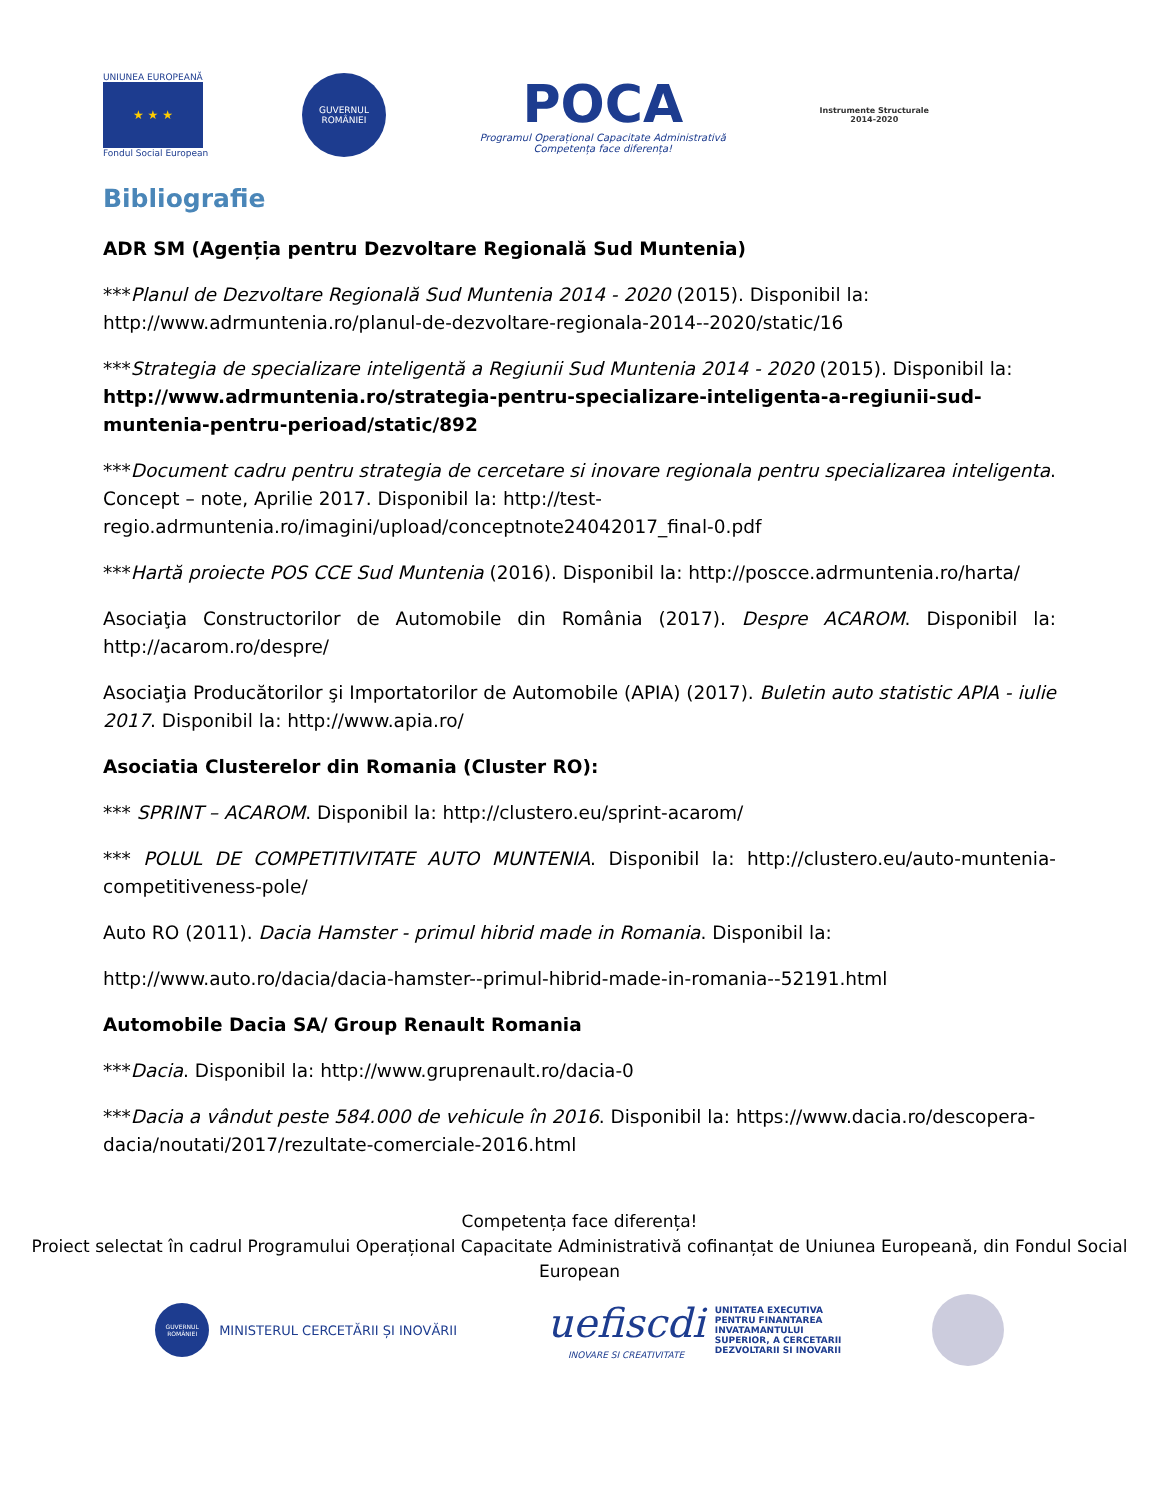UNIUNEA EUROPEANĂ
★ ★ ★
Fondul Social European
GUVERNUL ROMÂNIEI
POCA
Programul Operațional Capacitate Administrativă
Competența face diferența!
Instrumente Structurale
2014-2020
Bibliografie
ADR SM (Agenția pentru Dezvoltare Regională Sud Muntenia)
***Planul de Dezvoltare Regională Sud Muntenia 2014 - 2020 (2015). Disponibil la: http://www.adrmuntenia.ro/planul-de-dezvoltare-regionala-2014--2020/static/16
***Strategia de specializare inteligentă a Regiunii Sud Muntenia 2014 - 2020 (2015). Disponibil la: http://www.adrmuntenia.ro/strategia-pentru-specializare-inteligenta-a-regiunii-sud-muntenia-pentru-perioad/static/892
***Document cadru pentru strategia de cercetare si inovare regionala pentru specializarea inteligenta. Concept – note, Aprilie 2017. Disponibil la: http://test-regio.adrmuntenia.ro/imagini/upload/conceptnote24042017_final-0.pdf
***Hartă proiecte POS CCE Sud Muntenia (2016). Disponibil la: http://poscce.adrmuntenia.ro/harta/
Asociaţia Constructorilor de Automobile din România (2017). Despre ACAROM. Disponibil la: http://acarom.ro/despre/
Asociaţia Producătorilor şi Importatorilor de Automobile (APIA) (2017). Buletin auto statistic APIA - iulie 2017. Disponibil la: http://www.apia.ro/
Asociatia Clusterelor din Romania (Cluster RO):
*** SPRINT – ACAROM. Disponibil la: http://clustero.eu/sprint-acarom/
*** POLUL DE COMPETITIVITATE AUTO MUNTENIA. Disponibil la: http://clustero.eu/auto-muntenia-competitiveness-pole/
Auto RO (2011). Dacia Hamster - primul hibrid made in Romania. Disponibil la:
http://www.auto.ro/dacia/dacia-hamster--primul-hibrid-made-in-romania--52191.html
Automobile Dacia SA/ Group Renault Romania
***Dacia. Disponibil la: http://www.gruprenault.ro/dacia-0
***Dacia a vândut peste 584.000 de vehicule în 2016. Disponibil la: https://www.dacia.ro/descopera-dacia/noutati/2017/rezultate-comerciale-2016.html
Competența face diferența!
Proiect selectat în cadrul Programului Operațional Capacitate Administrativă cofinanțat de Uniunea Europeană, din Fondul Social European
GUVERNUL ROMÂNIEI
MINISTERUL CERCETĂRII ȘI INOVĂRII
uefiscdi
INOVARE SI CREATIVITATE
UNITATEA EXECUTIVA
PENTRU FINANTAREA
INVATAMANTULUI
SUPERIOR, A CERCETARII
DEZVOLTARII SI INOVARII